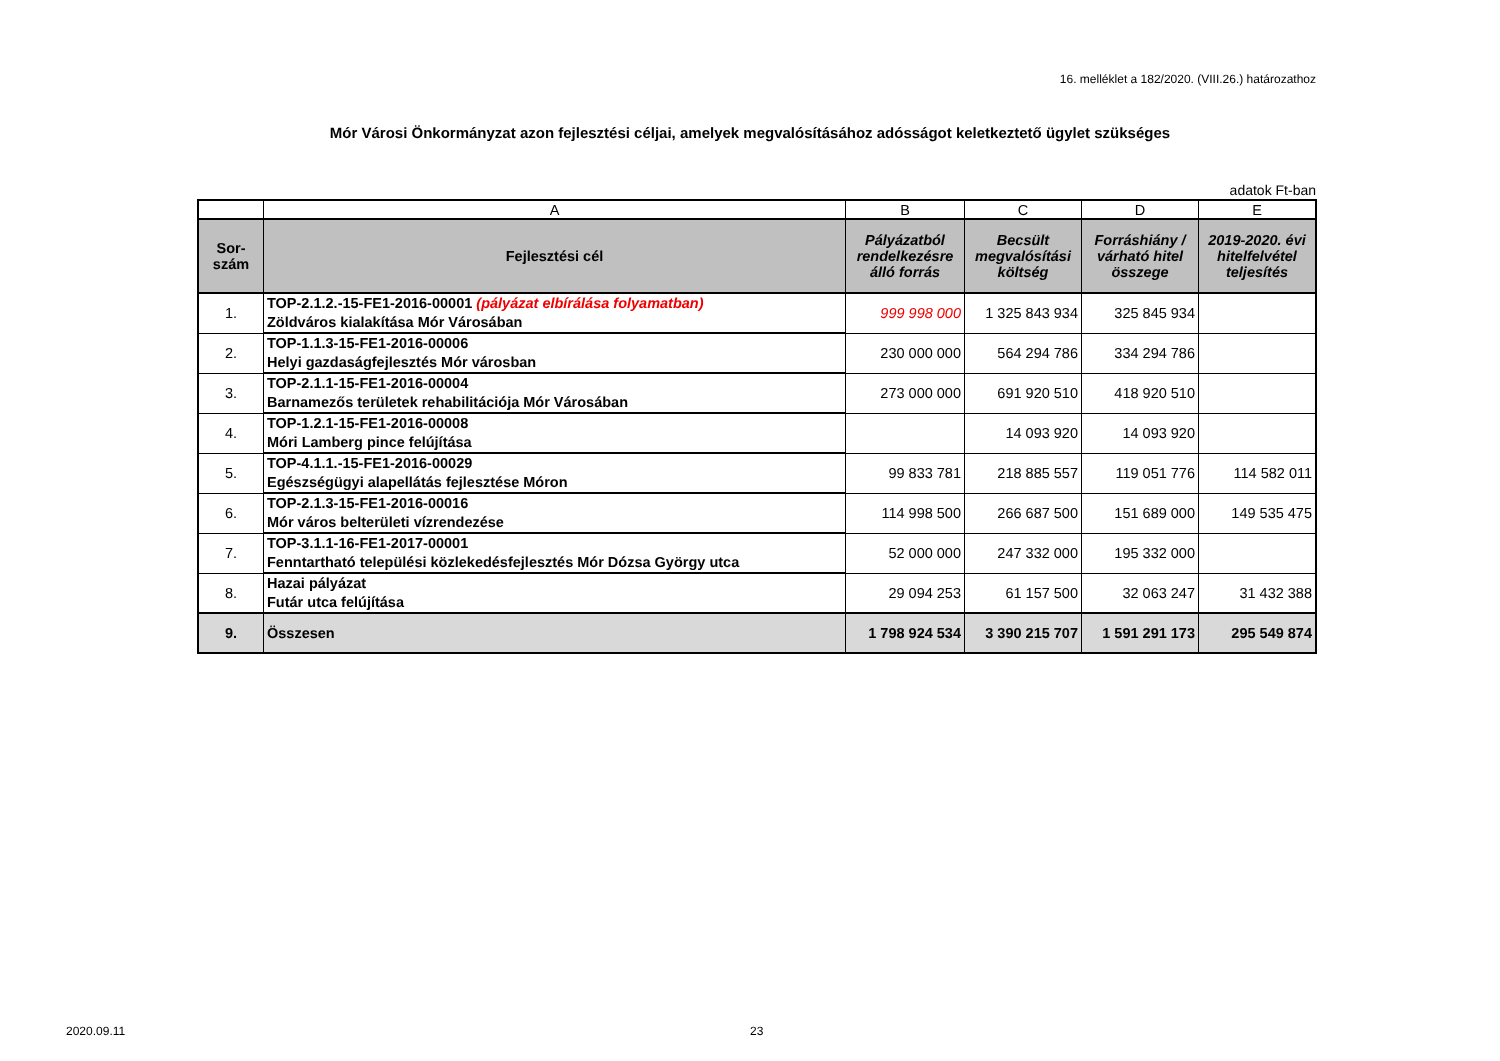16. melléklet a 182/2020. (VIII.26.) határozathoz
Mór Városi Önkormányzat azon fejlesztési céljai, amelyek megvalósításához adósságot keletkeztető ügylet szükséges
adatok Ft-ban
| | A | B | C | D | E |
| --- | --- | --- | --- | --- | --- |
| Sor- szám | Fejlesztési cél | Pályázatból rendelkezésre álló forrás | Becsült megvalósítási költség | Forráshiány / várható hitel összege | 2019-2020. évi hitelfelvétel teljesítés |
| 1. | TOP-2.1.2.-15-FE1-2016-00001 (pályázat elbírálása folyamatban) Zöldváros kialakítása Mór Városában | 999 998 000 | 1 325 843 934 | 325 845 934 | |
| 2. | TOP-1.1.3-15-FE1-2016-00006 Helyi gazdaságfejlesztés Mór városban | 230 000 000 | 564 294 786 | 334 294 786 | |
| 3. | TOP-2.1.1-15-FE1-2016-00004 Barnamezős területek rehabilitációja Mór Városában | 273 000 000 | 691 920 510 | 418 920 510 | |
| 4. | TOP-1.2.1-15-FE1-2016-00008 Móri Lamberg pince felújítása | | 14 093 920 | 14 093 920 | |
| 5. | TOP-4.1.1.-15-FE1-2016-00029 Egészségügyi alapellátás fejlesztése Móron | 99 833 781 | 218 885 557 | 119 051 776 | 114 582 011 |
| 6. | TOP-2.1.3-15-FE1-2016-00016 Mór város belterületi vízrendezése | 114 998 500 | 266 687 500 | 151 689 000 | 149 535 475 |
| 7. | TOP-3.1.1-16-FE1-2017-00001 Fenntartható települési közlekedésfejlesztés Mór Dózsa György utca | 52 000 000 | 247 332 000 | 195 332 000 | |
| 8. | Hazai pályázat Futár utca felújítása | 29 094 253 | 61 157 500 | 32 063 247 | 31 432 388 |
| 9. | Összesen | 1 798 924 534 | 3 390 215 707 | 1 591 291 173 | 295 549 874 |
2020.09.11 23